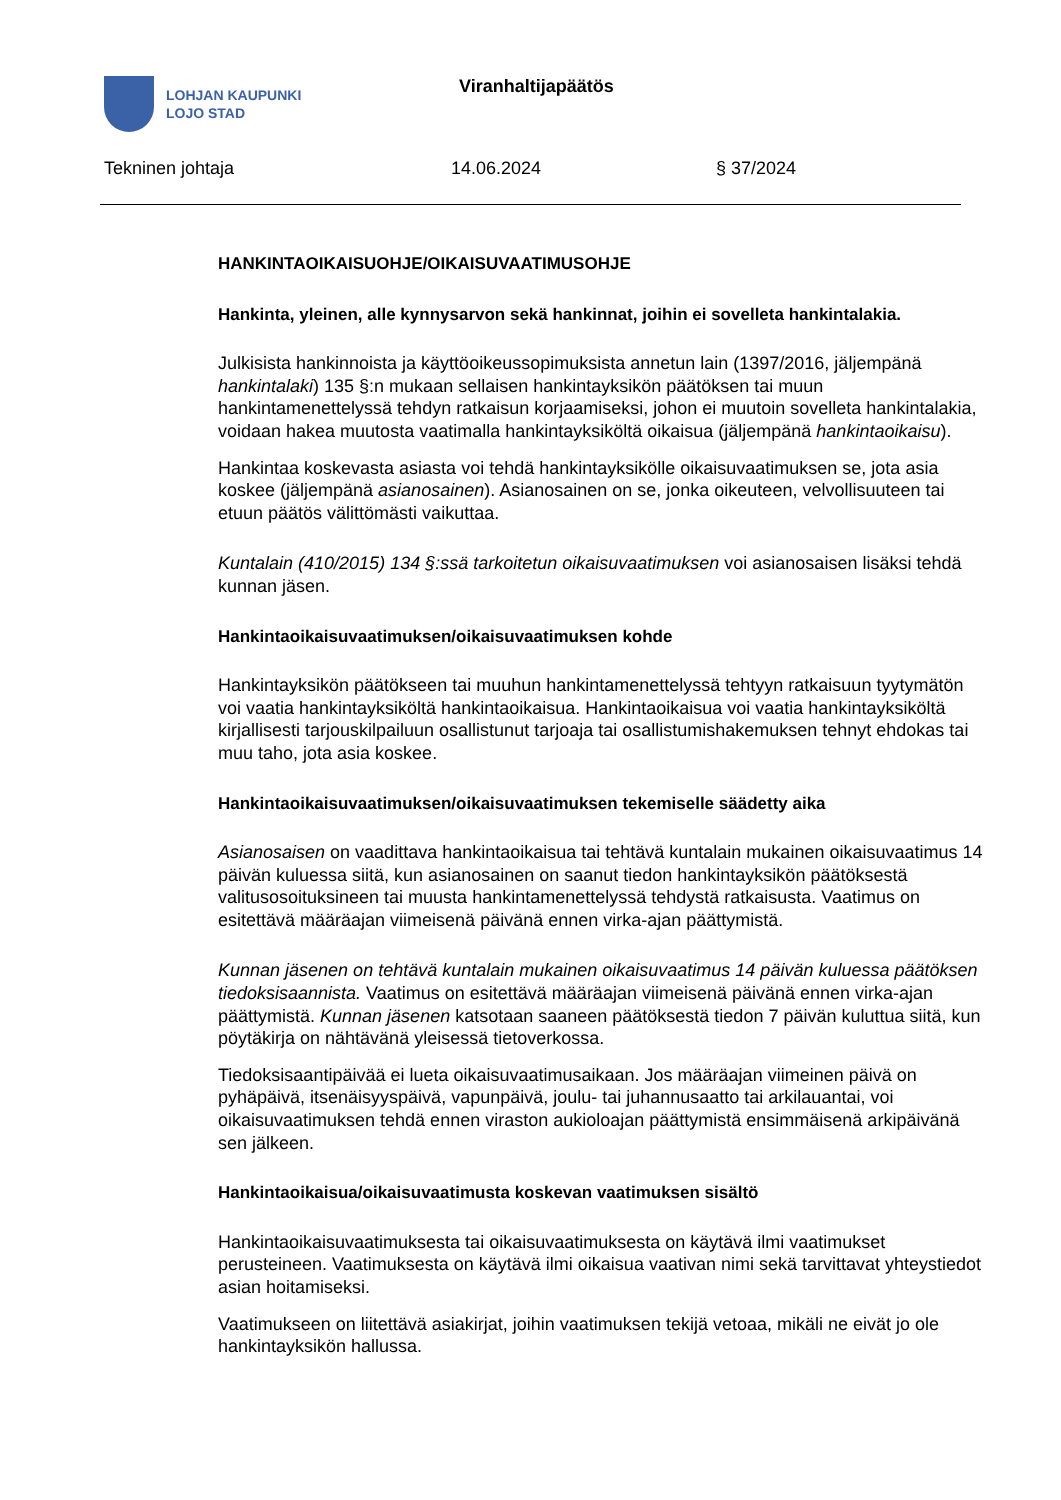LOHJAN KAUPUNKI
LOJO STAD
Viranhaltijapäätös
Tekninen johtaja 14.06.2024 § 37/2024
HANKINTAOIKAISUOHJE/OIKAISUVAATIMUSOHJE
Hankinta, yleinen, alle kynnysarvon sekä hankinnat, joihin ei sovelleta hankintalakia.
Julkisista hankinnoista ja käyttöoikeussopimuksista annetun lain (1397/2016, jäljempänä hankintalaki) 135 §:n mukaan sellaisen hankintayksikön päätöksen tai muun hankintamenettelyssä tehdyn ratkaisun korjaamiseksi, johon ei muutoin sovelleta hankintalakia, voidaan hakea muutosta vaatimalla hankintayksiköltä oikaisua (jäljempänä hankintaoikaisu).
Hankintaa koskevasta asiasta voi tehdä hankintayksikölle oikaisuvaatimuksen se, jota asia koskee (jäljempänä asianosainen). Asianosainen on se, jonka oikeuteen, velvollisuuteen tai etuun päätös välittömästi vaikuttaa.
Kuntalain (410/2015) 134 §:ssä tarkoitetun oikaisuvaatimuksen voi asianosaisen lisäksi tehdä kunnan jäsen.
Hankintaoikaisuvaatimuksen/oikaisuvaatimuksen kohde
Hankintayksikön päätökseen tai muuhun hankintamenettelyssä tehtyyn ratkaisuun tyytymätön voi vaatia hankintayksiköltä hankintaoikaisua. Hankintaoikaisua voi vaatia hankintayksiköltä kirjallisesti tarjouskilpailuun osallistunut tarjoaja tai osallistumishakemuksen tehnyt ehdokas tai muu taho, jota asia koskee.
Hankintaoikaisuvaatimuksen/oikaisuvaatimuksen tekemiselle säädetty aika
Asianosaisen on vaadittava hankintaoikaisua tai tehtävä kuntalain mukainen oikaisuvaatimus 14 päivän kuluessa siitä, kun asianosainen on saanut tiedon hankintayksikön päätöksestä valitusosoituksineen tai muusta hankintamenettelyssä tehdystä ratkaisusta. Vaatimus on esitettävä määräajan viimeisenä päivänä ennen virka-ajan päättymistä.
Kunnan jäsenen on tehtävä kuntalain mukainen oikaisuvaatimus 14 päivän kuluessa päätöksen tiedoksisaannista. Vaatimus on esitettävä määräajan viimeisenä päivänä ennen virka-ajan päättymistä. Kunnan jäsenen katsotaan saaneen päätöksestä tiedon 7 päivän kuluttua siitä, kun pöytäkirja on nähtävänä yleisessä tietoverkossa.
Tiedoksisaantipäivää ei lueta oikaisuvaatimusaikaan. Jos määräajan viimeinen päivä on pyhäpäivä, itsenäisyyspäivä, vapunpäivä, joulu- tai juhannusaatto tai arkilauantai, voi oikaisuvaatimuksen tehdä ennen viraston aukioloajan päättymistä ensimmäisenä arkipäivänä sen jälkeen.
Hankintaoikaisua/oikaisuvaatimusta koskevan vaatimuksen sisältö
Hankintaoikaisuvaatimuksesta tai oikaisuvaatimuksesta on käytävä ilmi vaatimukset perusteineen. Vaatimuksesta on käytävä ilmi oikaisua vaativan nimi sekä tarvittavat yhteystiedot asian hoitamiseksi.
Vaatimukseen on liitettävä asiakirjat, joihin vaatimuksen tekijä vetoaa, mikäli ne eivät jo ole hankintayksikön hallussa.